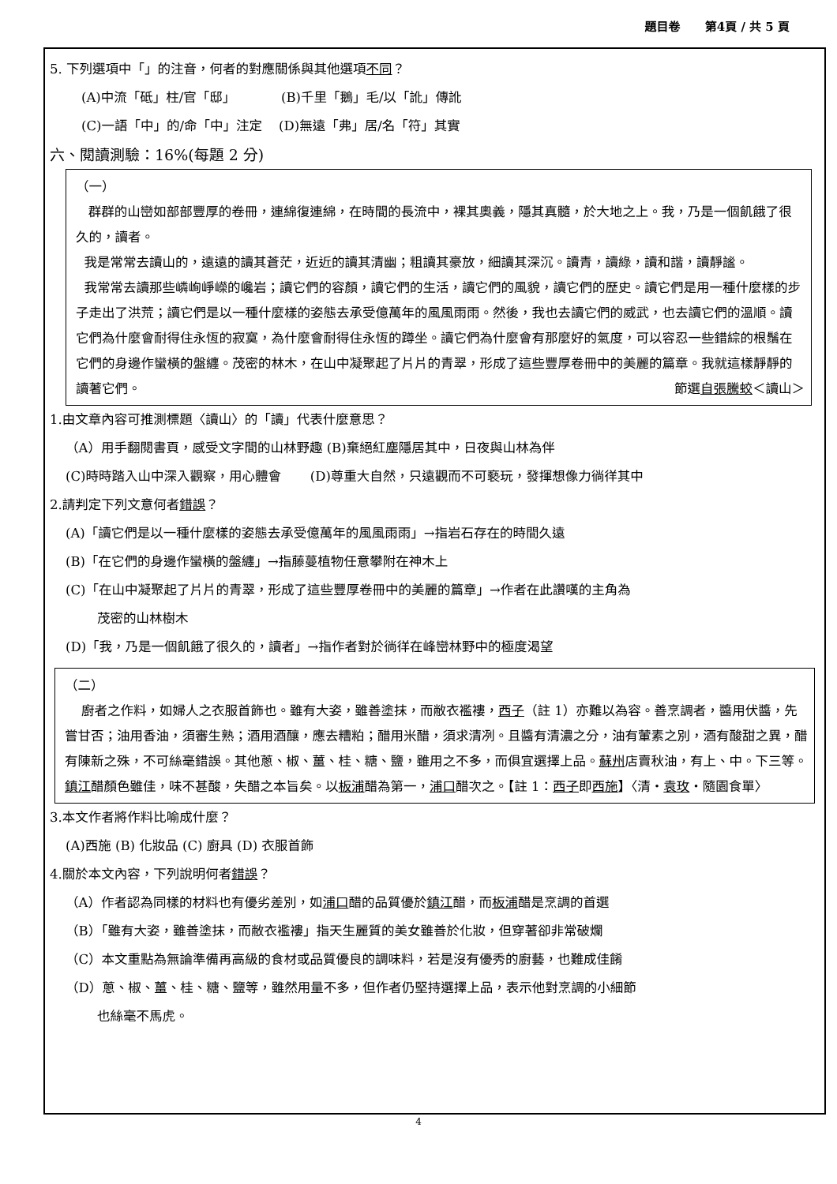題目卷 第4頁 / 共 5 頁
5. 下列選項中「」的注音，何者的對應關係與其他選項不同？
(A)中流「砥」柱/官「邸」 (B)千里「鵝」毛/以「訛」傳訛
(C)一語「中」的/命「中」注定 (D)無遠「弗」居/名「符」其實
六、閱讀測驗：16%(每題 2 分)
（一）
群群的山巒如部部豐厚的卷冊，連綿復連綿，在時間的長流中，裸其奧義，隱其真髓，於大地之上。我，乃是一個飢餓了很久的，讀者。
我是常常去讀山的，遠遠的讀其蒼茫，近近的讀其清幽；粗讀其豪放，細讀其深沉。讀青，讀綠，讀和諧，讀靜謐。
我常常去讀那些嶙峋崢嶸的巉岩；讀它們的容顏，讀它們的生活，讀它們的風貌，讀它們的歷史。讀它們是用一種什麼樣的步子走出了洪荒；讀它們是以一種什麼樣的姿態去承受億萬年的風風雨雨。然後，我也去讀它們的威武，也去讀它們的溫順。讀它們為什麼會耐得住永恆的寂寞，為什麼會耐得住永恆的蹲坐。讀它們為什麼會有那麼好的氣度，可以容忍一些錯綜的根鬚在它們的身邊作蠻橫的盤纏。茂密的林木，在山中凝聚起了片片的青翠，形成了這些豐厚卷冊中的美麗的篇章。我就這樣靜靜的讀著它們。 節選自張騰蛟＜讀山＞
1.由文章內容可推測標題〈讀山〉的「讀」代表什麼意思？
（A）用手翻閱書頁，感受文字間的山林野趣 (B)棄絕紅塵隱居其中，日夜與山林為伴
(C)時時踏入山中深入觀察，用心體會 (D)尊重大自然，只遠觀而不可褻玩，發揮想像力徜徉其中
2.請判定下列文意何者錯誤？
(A)「讀它們是以一種什麼樣的姿態去承受億萬年的風風雨雨」→指岩石存在的時間久遠
(B)「在它們的身邊作蠻橫的盤纏」→指藤蔓植物任意攀附在神木上
(C)「在山中凝聚起了片片的青翠，形成了這些豐厚卷冊中的美麗的篇章」→作者在此讚嘆的主角為
茂密的山林樹木
(D)「我，乃是一個飢餓了很久的，讀者」→指作者對於徜徉在峰巒林野中的極度渴望
（二）
廚者之作料，如婦人之衣服首飾也。雖有大姿，雖善塗抹，而敝衣襤褸，西子（註 1）亦難以為容。善烹調者，醬用伏醬，先嘗甘否；油用香油，須審生熟；酒用酒釀，應去糟粕；醋用米醋，須求清冽。且醬有清濃之分，油有葷素之別，酒有酸甜之異，醋有陳新之殊，不可絲毫錯誤。其他蔥、椒、薑、桂、糖、鹽，雖用之不多，而俱宜選擇上品。蘇州店賣秋油，有上、中。下三等。鎮江醋顏色雖佳，味不甚酸，失醋之本旨矣。以板浦醋為第一，浦口醋次之。【註 1：西子即西施】〈清・袁玫・隨園食單〉
3.本文作者將作料比喻成什麼？
(A)西施 (B) 化妝品 (C) 廚具 (D) 衣服首飾
4.關於本文內容，下列說明何者錯誤？
（A）作者認為同樣的材料也有優劣差別，如浦口醋的品質優於鎮江醋，而板浦醋是烹調的首選
（B）「雖有大姿，雖善塗抹，而敝衣襤褸」指天生麗質的美女雖善於化妝，但穿著卻非常破爛
（C）本文重點為無論準備再高級的食材或品質優良的調味料，若是沒有優秀的廚藝，也難成佳餚
（D）蔥、椒、薑、桂、糖、鹽等，雖然用量不多，但作者仍堅持選擇上品，表示他對烹調的小細節
也絲毫不馬虎。
4